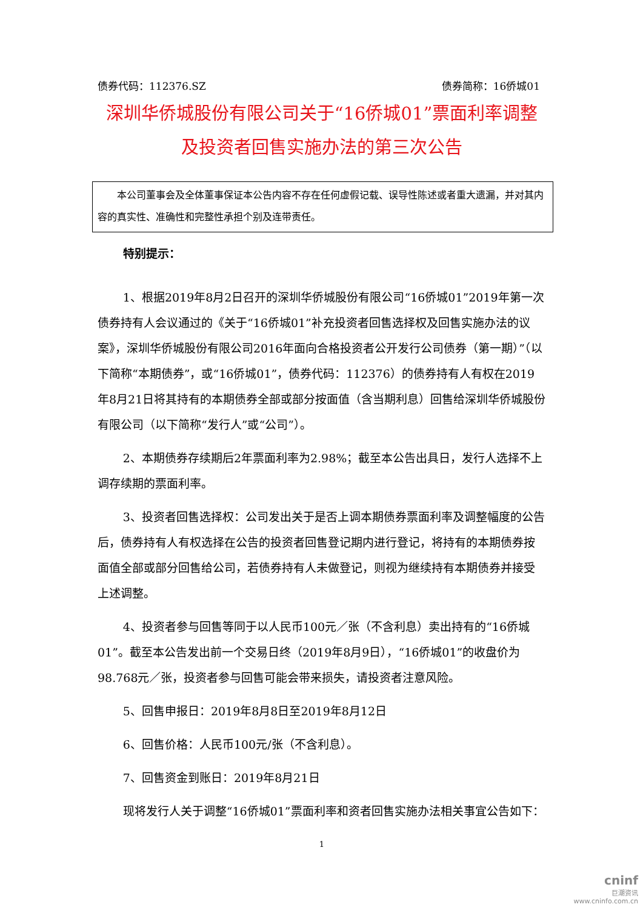债券代码：112376.SZ 债券简称：16侨城01
深圳华侨城股份有限公司关于“16侨城01”票面利率调整及投资者回售实施办法的第三次公告
本公司董事会及全体董事保证本公告内容不存在任何虚假记载、误导性陈述或者重大遗漏，并对其内容的真实性、准确性和完整性承担个别及连带责任。
特别提示：
1、根据2019年8月2日召开的深圳华侨城股份有限公司“16侨城01”2019年第一次债券持有人会议通过的《关于“16侨城01”补充投资者回售选择权及回售实施办法的议案》，深圳华侨城股份有限公司2016年面向合格投资者公开发行公司债券（第一期）”（以下简称“本期债券”，或“16侨城01”，债券代码：112376）的债券持有人有权在2019年8月21日将其持有的本期债券全部或部分按面值（含当期利息）回售给深圳华侨城股份有限公司（以下简称“发行人”或“公司”）。
2、本期债券存续期后2年票面利率为2.98%；截至本公告出具日，发行人选择不上调存续期的票面利率。
3、投资者回售选择权：公司发出关于是否上调本期债券票面利率及调整幅度的公告后，债券持有人有权选择在公告的投资者回售登记期内进行登记，将持有的本期债券按面值全部或部分回售给公司，若债券持有人未做登记，则视为继续持有本期债券并接受上述调整。
4、投资者参与回售等同于以人民币100元／张（不含利息）卖出持有的“16侨城01”。截至本公告发出前一个交易日终（2019年8月9日），“16侨城01”的收盘价为98.768元／张，投资者参与回售可能会带来损失，请投资者注意风险。
5、回售申报日：2019年8月8日至2019年8月12日
6、回售价格：人民币100元/张（不含利息）。
7、回售资金到账日：2019年8月21日
现将发行人关于调整“16侨城01”票面利率和资者回售实施办法相关事宜公告如下：
1
cninf
巨潮资讯
www.cninfo.com.cn